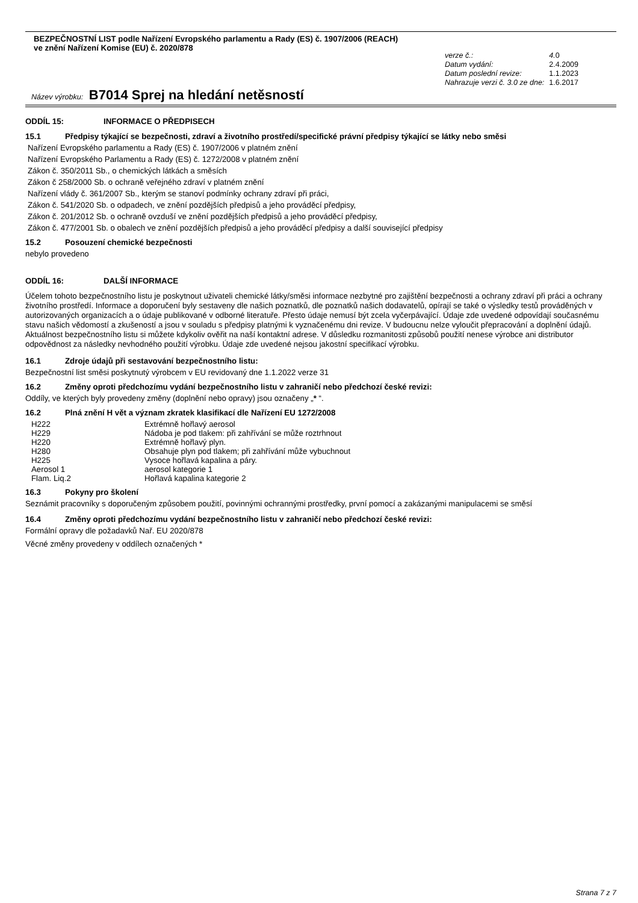BEZPEČNOSTNÍ LIST podle Nařízení Evropského parlamentu a Rady (ES) č. 1907/2006 (REACH)
ve znění Nařízení Komise (EU) č. 2020/878
| verze č.: | 4. 0 |
| Datum vydání: | 2.4.2009 |
| Datum poslední revize: | 1.1.2023 |
| Nahrazuje verzi č. 3.0 ze dne: | 1.6.2017 |
Název výrobku: B7014 Sprej na hledání netěsností
ODDÍL 15: INFORMACE O PŘEDPISECH
15.1 Předpisy týkající se bezpečnosti, zdraví a životního prostředí/specifické právní předpisy týkající se látky nebo směsi
Nařízení Evropského parlamentu a Rady (ES) č. 1907/2006 v platném znění
Nařízení Evropského Parlamentu a Rady (ES) č. 1272/2008 v platném znění
Zákon č. 350/2011 Sb., o chemických látkách a směsích
Zákon č 258/2000 Sb. o ochraně veřejného zdraví v platném znění
Nařízení vlády č. 361/2007 Sb., kterým se stanoví podmínky ochrany zdraví při práci,
Zákon č. 541/2020 Sb. o odpadech, ve znění pozdějších předpisů a jeho prováděcí předpisy,
Zákon č. 201/2012 Sb. o ochraně ovzduší ve znění pozdějších předpisů a jeho prováděcí předpisy,
Zákon č. 477/2001 Sb. o obalech ve znění pozdějších předpisů a jeho prováděcí předpisy a další související předpisy
15.2 Posouzení chemické bezpečnosti
nebylo provedeno
ODDÍL 16: DALŠÍ INFORMACE
Účelem tohoto bezpečnostního listu je poskytnout uživateli chemické látky/směsi informace nezbytné pro zajištění bezpečnosti a ochrany zdraví při práci a ochrany životního prostředí. Informace a doporučení byly sestaveny dle našich poznatků, dle poznatků našich dodavatelů, opírají se také o výsledky testů prováděných v autorizovaných organizacích a o údaje publikované v odborné literatuře. Přesto údaje nemusí být zcela vyčerpávající. Údaje zde uvedené odpovídají současnému stavu našich vědomostí a zkušeností a jsou v souladu s předpisy platnými k vyznačenému dni revize. V budoucnu nelze vyloučit přepracování a doplnění údajů. Aktuálnost bezpečnostního listu si můžete kdykoliv ověřit na naší kontaktní adrese. V důsledku rozmanitosti způsobů použití nenese výrobce ani distributor odpovědnost za následky nevhodného použití výrobku. Údaje zde uvedené nejsou jakostní specifikací výrobku.
16.1 Zdroje údajů při sestavování bezpečnostního listu:
Bezpečnostní list směsi poskytnutý výrobcem v EU revidovaný dne 1.1.2022 verze 31
16.2 Změny oproti předchozímu vydání bezpečnostního listu v zahraničí nebo předchozí české revizi:
Oddíly, ve kterých byly provedeny změny (doplnění nebo opravy) jsou označeny „* “.
16.2 Plná znění H vět a význam zkratek klasifikací dle Nařízení EU 1272/2008
| H222 | Extrémně hořlavý aerosol |
| H229 | Nádoba je pod tlakem: při zahřívání se může roztrhnout |
| H220 | Extrémně hořlavý plyn. |
| H280 | Obsahuje plyn pod tlakem; při zahřívání může vybuchnout |
| H225 | Vysoce hořlavá kapalina a páry. |
| Aerosol 1 | aerosol kategorie 1 |
| Flam. Liq.2 | Hořlavá kapalina kategorie 2 |
16.3 Pokyny pro školení
Seznámit pracovníky s doporučeným způsobem použití, povinnými ochrannými prostředky, první pomocí a zakázanými manipulacemi se směsí
16.4 Změny oproti předchozímu vydání bezpečnostního listu v zahraničí nebo předchozí české revizi:
Formální opravy dle požadavků Nař. EU 2020/878
Věcné změny provedeny v oddílech označených *
Strana 7 z 7